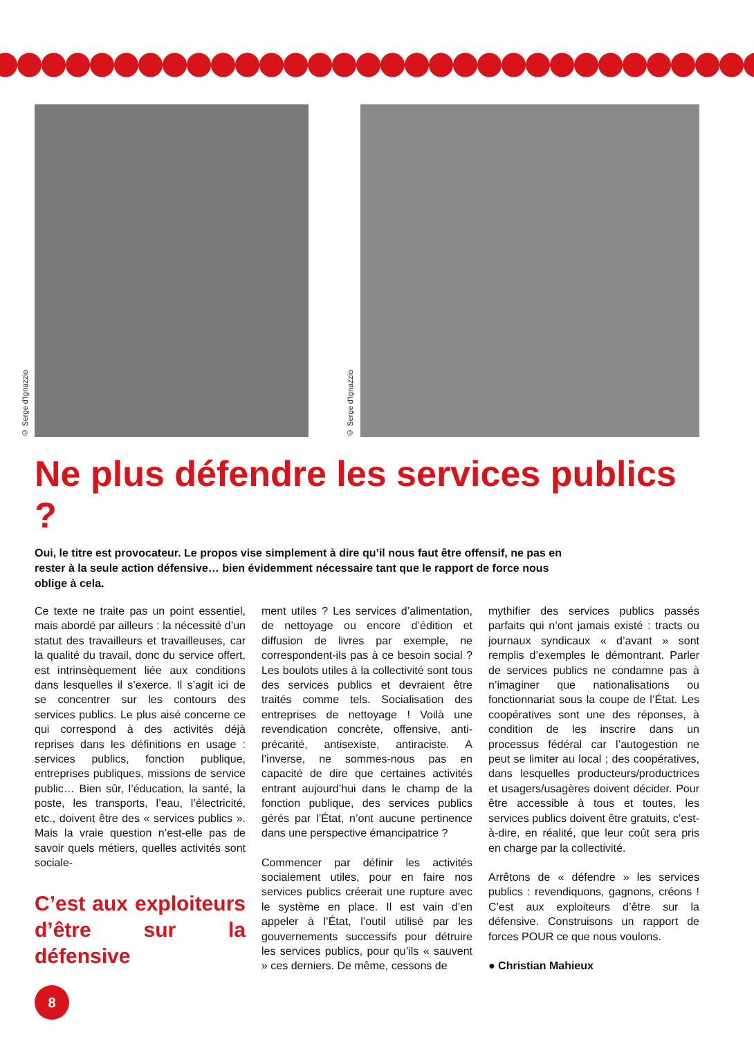© Serge d'Ignazzio
© Serge d'Ignazzio
Ne plus défendre les services publics ?
Oui, le titre est provocateur. Le propos vise simplement à dire qu’il nous faut être offensif, ne pas en rester à la seule action défensive… bien évidemment nécessaire tant que le rapport de force nous oblige à cela.
Ce texte ne traite pas un point essentiel, mais abordé par ailleurs : la nécessité d’un statut des travailleurs et travailleuses, car la qualité du travail, donc du service offert, est intrinsèquement liée aux conditions dans lesquelles il s’exerce. Il s’agit ici de se concentrer sur les contours des services publics. Le plus aisé concerne ce qui correspond à des activités déjà reprises dans les définitions en usage : services publics, fonction publique, entreprises publiques, missions de service public… Bien sûr, l’éducation, la santé, la poste, les transports, l’eau, l’électricité, etc., doivent être des « services publics ». Mais la vraie question n’est-elle pas de savoir quels métiers, quelles activités sont sociale-
C’est aux exploiteurs d’être sur la défensive
ment utiles ? Les services d’alimentation, de nettoyage ou encore d’édition et diffusion de livres par exemple, ne correspondent-ils pas à ce besoin social ? Les boulots utiles à la collectivité sont tous des services publics et devraient être traités comme tels. Socialisation des entreprises de nettoyage ! Voilà une revendication concrète, offensive, anti-précarité, antisexiste, antiraciste. A l’inverse, ne sommes-nous pas en capacité de dire que certaines activités entrant aujourd’hui dans le champ de la fonction publique, des services publics gérés par l’État, n’ont aucune pertinence dans une perspective émancipatrice ?
Commencer par définir les activités socialement utiles, pour en faire nos services publics créerait une rupture avec le système en place. Il est vain d’en appeler à l’État, l’outil utilisé par les gouvernements successifs pour détruire les services publics, pour qu’ils « sauvent » ces derniers. De même, cessons de
mythifier des services publics passés parfaits qui n’ont jamais existé : tracts ou journaux syndicaux « d’avant » sont remplis d’exemples le démontrant. Parler de services publics ne condamne pas à n’imaginer que nationalisations ou fonctionnariat sous la coupe de l’État. Les coopératives sont une des réponses, à condition de les inscrire dans un processus fédéral car l’autogestion ne peut se limiter au local ; des coopératives, dans lesquelles producteurs/productrices et usagers/usagères doivent décider. Pour être accessible à tous et toutes, les services publics doivent être gratuits, c’est-à-dire, en réalité, que leur coût sera pris en charge par la collectivité.
Arrêtons de « défendre » les services publics : revendiquons, gagnons, créons ! C’est aux exploiteurs d’être sur la défensive. Construisons un rapport de forces POUR ce que nous voulons.
● Christian Mahieux
8